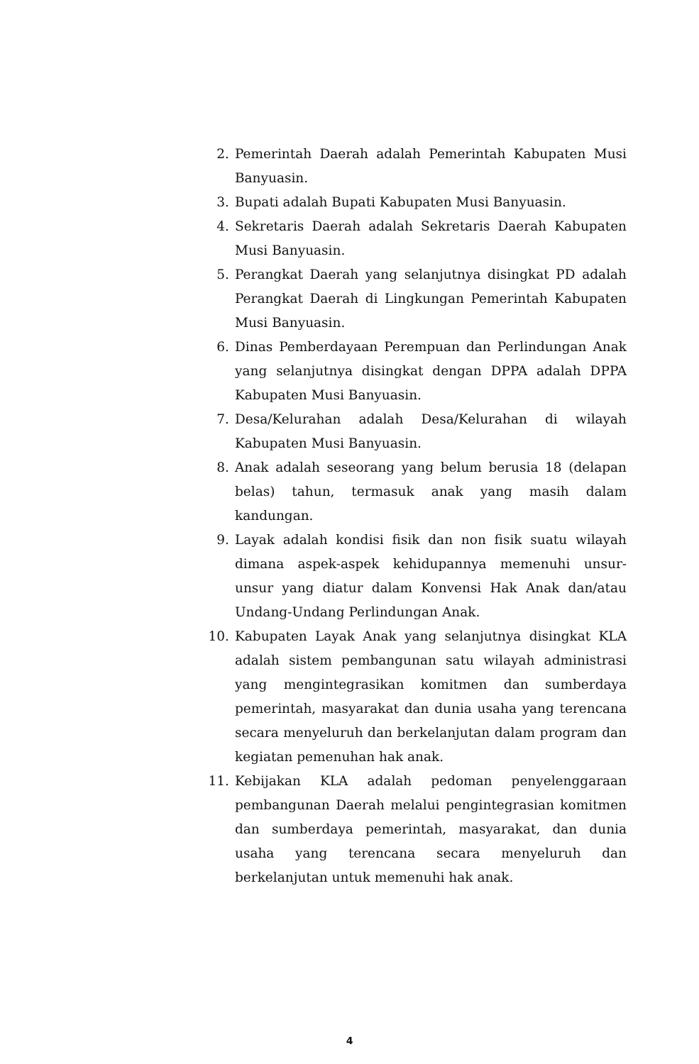2. Pemerintah Daerah adalah Pemerintah Kabupaten Musi Banyuasin.
3. Bupati adalah Bupati Kabupaten Musi Banyuasin.
4. Sekretaris Daerah adalah Sekretaris Daerah Kabupaten Musi Banyuasin.
5. Perangkat Daerah yang selanjutnya disingkat PD adalah Perangkat Daerah di Lingkungan Pemerintah Kabupaten Musi Banyuasin.
6. Dinas Pemberdayaan Perempuan dan Perlindungan Anak yang selanjutnya disingkat dengan DPPA adalah DPPA Kabupaten Musi Banyuasin.
7. Desa/Kelurahan adalah Desa/Kelurahan di wilayah Kabupaten Musi Banyuasin.
8. Anak adalah seseorang yang belum berusia 18 (delapan belas) tahun, termasuk anak yang masih dalam kandungan.
9. Layak adalah kondisi fisik dan non fisik suatu wilayah dimana aspek-aspek kehidupannya memenuhi unsur-unsur yang diatur dalam Konvensi Hak Anak dan/atau Undang-Undang Perlindungan Anak.
10. Kabupaten Layak Anak yang selanjutnya disingkat KLA adalah sistem pembangunan satu wilayah administrasi yang mengintegrasikan komitmen dan sumberdaya pemerintah, masyarakat dan dunia usaha yang terencana secara menyeluruh dan berkelanjutan dalam program dan kegiatan pemenuhan hak anak.
11. Kebijakan KLA adalah pedoman penyelenggaraan pembangunan Daerah melalui pengintegrasian komitmen dan sumberdaya pemerintah, masyarakat, dan dunia usaha yang terencana secara menyeluruh dan berkelanjutan untuk memenuhi hak anak.
4